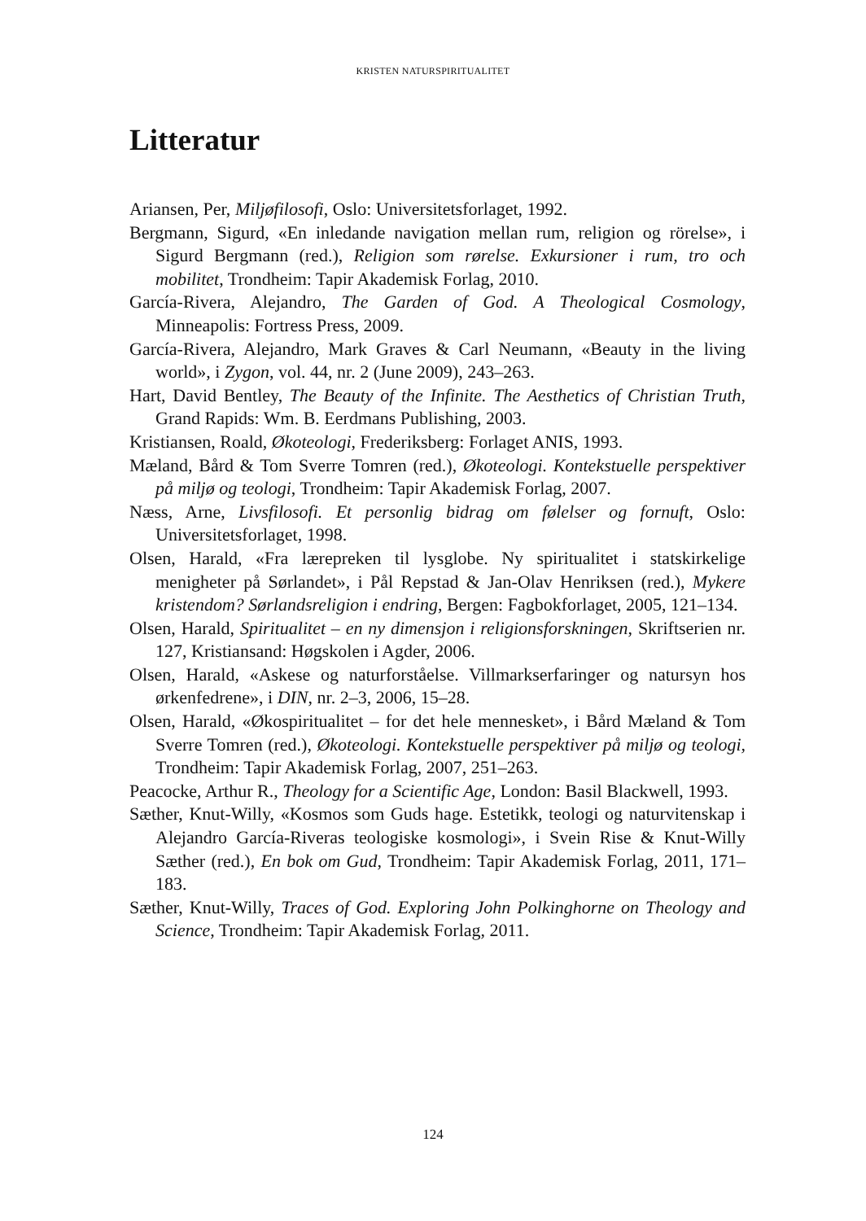KRISTEN NATURSPIRITUALITET
Litteratur
Ariansen, Per, Miljøfilosofi, Oslo: Universitetsforlaget, 1992.
Bergmann, Sigurd, «En inledande navigation mellan rum, religion og rörelse», i Sigurd Bergmann (red.), Religion som rørelse. Exkursioner i rum, tro och mobilitet, Trondheim: Tapir Akademisk Forlag, 2010.
García-Rivera, Alejandro, The Garden of God. A Theological Cosmology, Minneapolis: Fortress Press, 2009.
García-Rivera, Alejandro, Mark Graves & Carl Neumann, «Beauty in the living world», i Zygon, vol. 44, nr. 2 (June 2009), 243–263.
Hart, David Bentley, The Beauty of the Infinite. The Aesthetics of Christian Truth, Grand Rapids: Wm. B. Eerdmans Publishing, 2003.
Kristiansen, Roald, Økoteologi, Frederiksberg: Forlaget ANIS, 1993.
Mæland, Bård & Tom Sverre Tomren (red.), Økoteologi. Kontekstuelle perspektiver på miljø og teologi, Trondheim: Tapir Akademisk Forlag, 2007.
Næss, Arne, Livsfilosofi. Et personlig bidrag om følelser og fornuft, Oslo: Universitetsforlaget, 1998.
Olsen, Harald, «Fra lærepreken til lysglobe. Ny spiritualitet i statskirkelige menigheter på Sørlandet», i Pål Repstad & Jan-Olav Henriksen (red.), Mykere kristendom? Sørlandsreligion i endring, Bergen: Fagbokforlaget, 2005, 121–134.
Olsen, Harald, Spiritualitet – en ny dimensjon i religionsforskningen, Skriftserien nr. 127, Kristiansand: Høgskolen i Agder, 2006.
Olsen, Harald, «Askese og naturforståelse. Villmarkserfaringer og natursyn hos ørkenfedrene», i DIN, nr. 2–3, 2006, 15–28.
Olsen, Harald, «Økospiritualitet – for det hele mennesket», i Bård Mæland & Tom Sverre Tomren (red.), Økoteologi. Kontekstuelle perspektiver på miljø og teologi, Trondheim: Tapir Akademisk Forlag, 2007, 251–263.
Peacocke, Arthur R., Theology for a Scientific Age, London: Basil Blackwell, 1993.
Sæther, Knut-Willy, «Kosmos som Guds hage. Estetikk, teologi og naturvitenskap i Alejandro García-Riveras teologiske kosmologi», i Svein Rise & Knut-Willy Sæther (red.), En bok om Gud, Trondheim: Tapir Akademisk Forlag, 2011, 171–183.
Sæther, Knut-Willy, Traces of God. Exploring John Polkinghorne on Theology and Science, Trondheim: Tapir Akademisk Forlag, 2011.
124